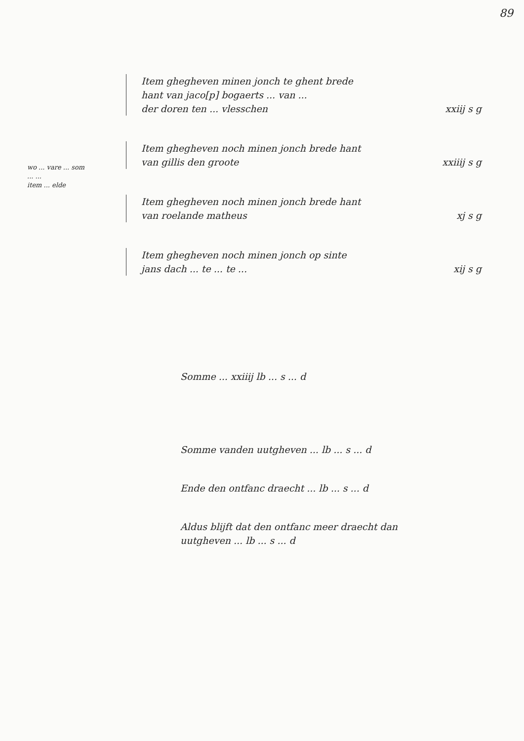89
wo ... vare ... som
... ...
item ... elde
Item ghegheven minen jonch te ghent brede
hant van jaco[p] bogaerts ... van ...
der doren ten ... vlesschen
xxiij s g
Item ghegheven noch minen jonch brede hant
van gillis den groote
xxiiij s g
Item ghegheven noch minen jonch brede hant
van roelande matheus
xj s g
Item ghegheven noch minen jonch op sinte
jans dach ... te ... te ...
xij s g
Somme ... xxiiij lb ... s ... d
Somme vanden uutgheven ... lb ... s ... d
Ende den ontfanc draecht ... lb ... s ... d
Aldus blijft dat den ontfanc meer draecht dan
uutgheven ... lb ... s ... d